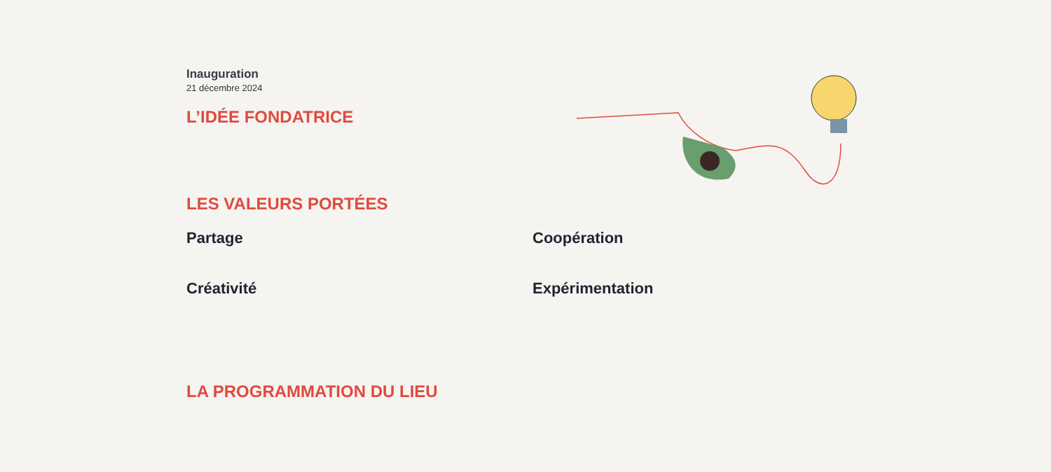Inauguration
21 décembre 2024
L’IDÉE FONDATRICE
LES VALEURS PORTÉES
Partage
Coopération
Créativité
Expérimentation
LA PROGRAMMATION DU LIEU